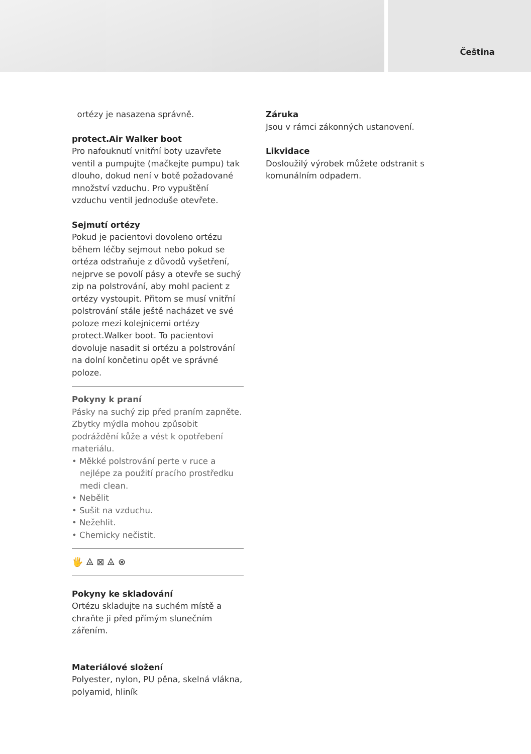Čeština
ortézy je nasazena správně.
protect.Air Walker boot
Pro nafouknutí vnitřní boty uzavřete ventil a pumpujte (mačkejte pumpu) tak dlouho, dokud není v botě požadované množství vzduchu. Pro vypuštění vzduchu ventil jednoduše otevřete.
Sejmutí ortézy
Pokud je pacientovi dovoleno ortézu během léčby sejmout nebo pokud se ortéza odstraňuje z důvodů vyšetření, nejprve se povolí pásy a otevře se suchý zip na polstrování, aby mohl pacient z ortézy vystoupit. Přitom se musí vnitřní polstrování stále ještě nacházet ve své poloze mezi kolejnicemi ortézy protect.Walker boot. To pacientovi dovoluje nasadit si ortézu a polstrování na dolní končetinu opět ve správné poloze.
Pokyny k praní
Pásky na suchý zip před praním zapněte. Zbytky mýdla mohou způsobit podráždění kůže a vést k opotřebení materiálu.
• Měkké polstrování perte v ruce a nejlépe za použití pracího prostředku medi clean.
• Nebělit
• Sušit na vzduchu.
• Nežehlit.
• Chemicky nečistit.
🖐 ⨻ ⊠ ⨻ ⊗
Pokyny ke skladování
Ortézu skladujte na suchém místě a chraňte ji před přímým slunečním zářením.
Materiálové složení
Polyester, nylon, PU pěna, skelná vlákna, polyamid, hliník
Záruka
Jsou v rámci zákonných ustanovení.
Likvidace
Dosloužilý výrobek můžete odstranit s komunálním odpadem.